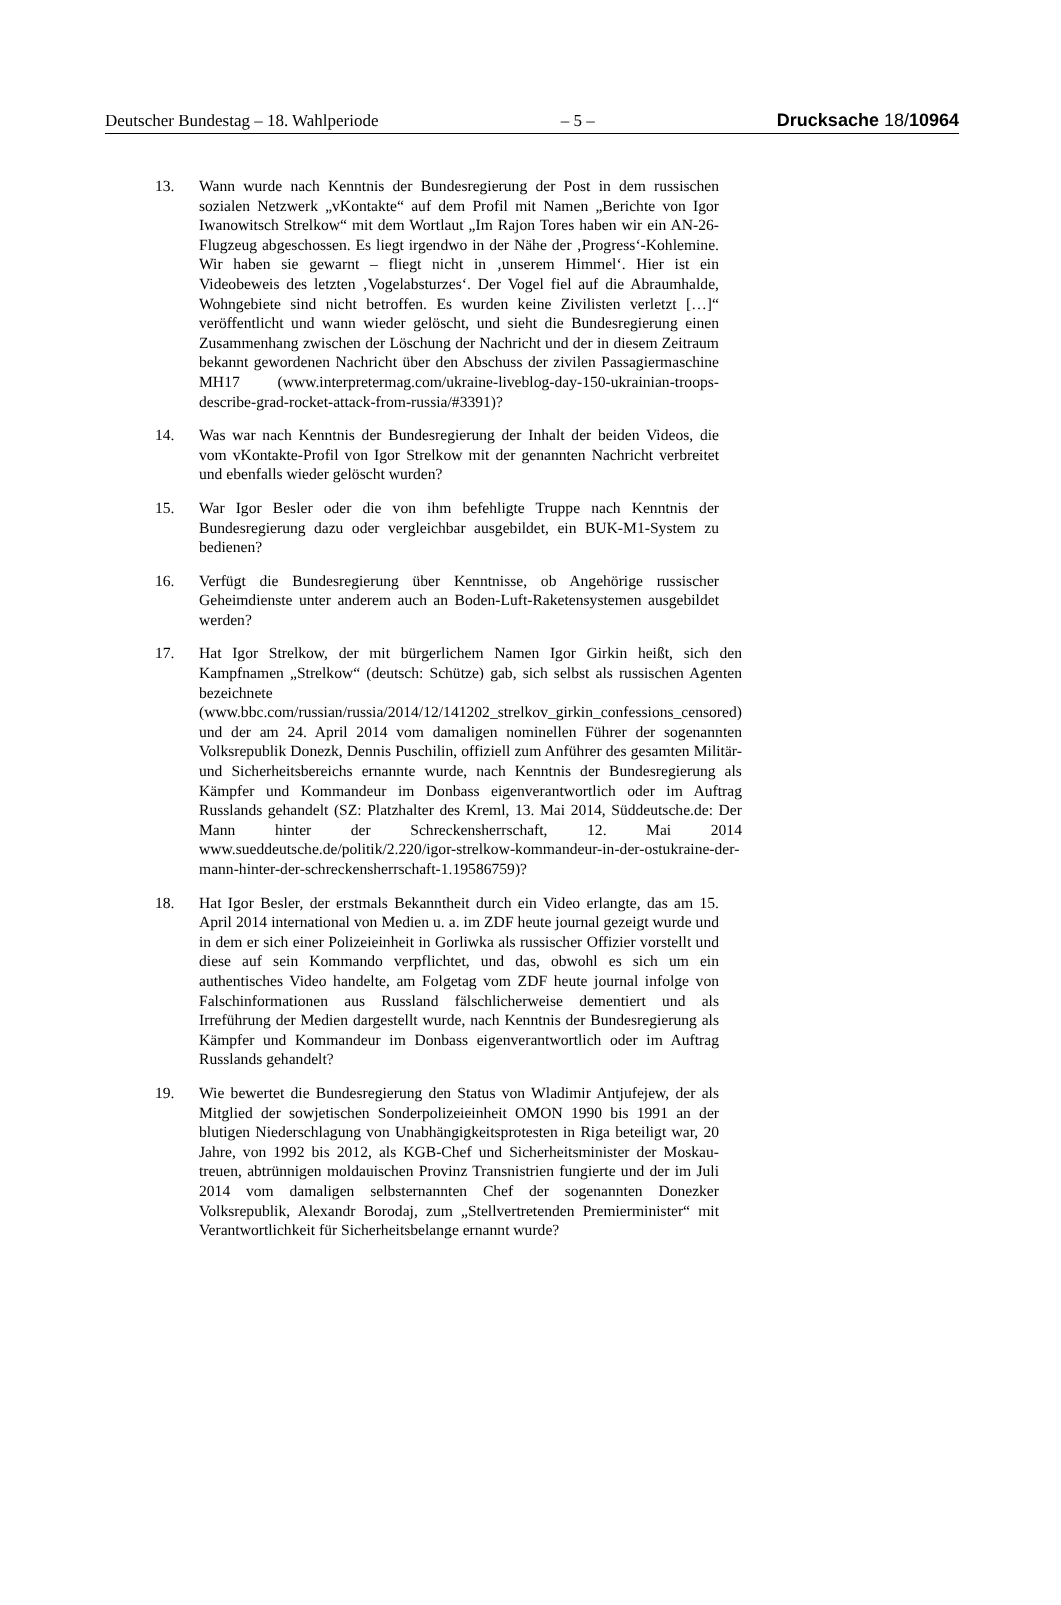Deutscher Bundestag – 18. Wahlperiode – 5 – Drucksache 18/10964
13. Wann wurde nach Kenntnis der Bundesregierung der Post in dem russischen sozialen Netzwerk „vKontakte“ auf dem Profil mit Namen „Berichte von Igor Iwanowitsch Strelkow“ mit dem Wortlaut „Im Rajon Tores haben wir ein AN-26-Flugzeug abgeschossen. Es liegt irgendwo in der Nähe der ‚Progress‘-Kohlemine. Wir haben sie gewarnt – fliegt nicht in ‚unserem Himmel‘. Hier ist ein Videobeweis des letzten ‚Vogelabsturzes‘. Der Vogel fiel auf die Abraumhalde, Wohngebiete sind nicht betroffen. Es wurden keine Zivilisten verletzt […]“ veröffentlicht und wann wieder gelöscht, und sieht die Bundesregierung einen Zusammenhang zwischen der Löschung der Nachricht und der in diesem Zeitraum bekannt gewordenen Nachricht über den Abschuss der zivilen Passagiermaschine MH17 (www.interpretermag.com/ukraine-liveblog-day-150-ukrainian-troops-describe-grad-rocket-attack-from-russia/#3391)?
14. Was war nach Kenntnis der Bundesregierung der Inhalt der beiden Videos, die vom vKontakte-Profil von Igor Strelkow mit der genannten Nachricht verbreitet und ebenfalls wieder gelöscht wurden?
15. War Igor Besler oder die von ihm befehligte Truppe nach Kenntnis der Bundesregierung dazu oder vergleichbar ausgebildet, ein BUK-M1-System zu bedienen?
16. Verfügt die Bundesregierung über Kenntnisse, ob Angehörige russischer Geheimdienste unter anderem auch an Boden-Luft-Raketensystemen ausgebildet werden?
17. Hat Igor Strelkow, der mit bürgerlichem Namen Igor Girkin heißt, sich den Kampfnamen „Strelkow“ (deutsch: Schütze) gab, sich selbst als russischen Agenten bezeichnete (www.bbc.com/russian/russia/2014/12/141202_strelkov_girkin_confessions_censored) und der am 24. April 2014 vom damaligen nominellen Führer der sogenannten Volksrepublik Donezk, Dennis Puschilin, offiziell zum Anführer des gesamten Militär- und Sicherheitsbereichs ernannte wurde, nach Kenntnis der Bundesregierung als Kämpfer und Kommandeur im Donbass eigenverantwortlich oder im Auftrag Russlands gehandelt (SZ: Platzhalter des Kreml, 13. Mai 2014, Süddeutsche.de: Der Mann hinter der Schreckensherrschaft, 12. Mai 2014 www.sueddeutsche.de/politik/2.220/igor-strelkow-kommandeur-in-der-ostukraine-der-mann-hinter-der-schreckensherrschaft-1.19586759)?
18. Hat Igor Besler, der erstmals Bekanntheit durch ein Video erlangte, das am 15. April 2014 international von Medien u. a. im ZDF heute journal gezeigt wurde und in dem er sich einer Polizeieinheit in Gorliwka als russischer Offizier vorstellt und diese auf sein Kommando verpflichtet, und das, obwohl es sich um ein authentisches Video handelte, am Folgetag vom ZDF heute journal infolge von Falschinformationen aus Russland fälschlicherweise dementiert und als Irreführung der Medien dargestellt wurde, nach Kenntnis der Bundesregierung als Kämpfer und Kommandeur im Donbass eigenverantwortlich oder im Auftrag Russlands gehandelt?
19. Wie bewertet die Bundesregierung den Status von Wladimir Antjufejew, der als Mitglied der sowjetischen Sonderpolizeieinheit OMON 1990 bis 1991 an der blutigen Niederschlagung von Unabhängigkeitsprotesten in Riga beteiligt war, 20 Jahre, von 1992 bis 2012, als KGB-Chef und Sicherheitsminister der Moskau-treuen, abtrünnigen moldauischen Provinz Transnistrien fungierte und der im Juli 2014 vom damaligen selbsternannten Chef der sogenannten Donezker Volksrepublik, Alexandr Borodaj, zum „Stellvertretenden Premierminister“ mit Verantwortlichkeit für Sicherheitsbelange ernannt wurde?